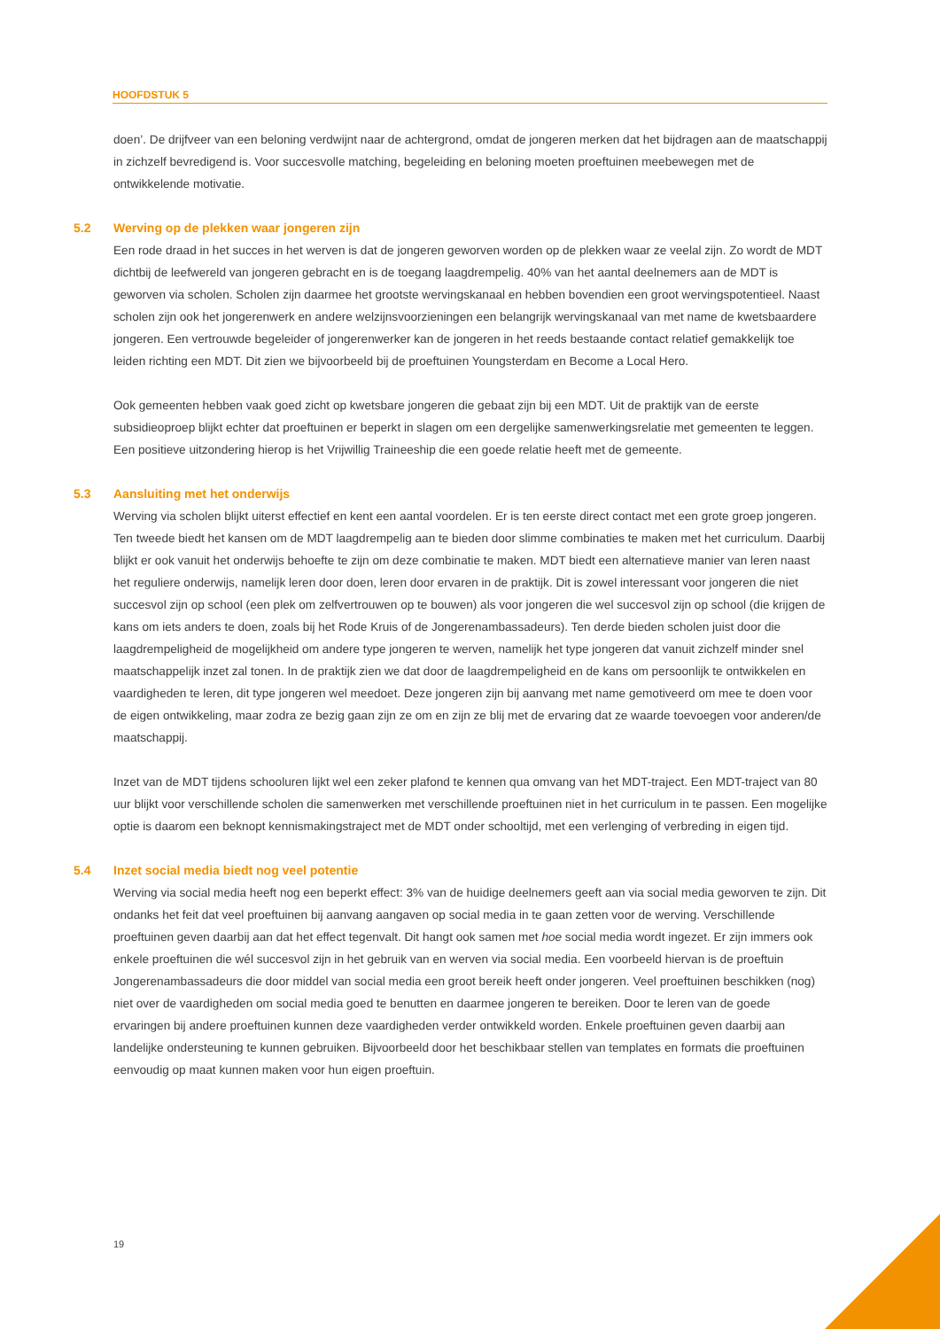HOOFDSTUK 5
doen’. De drijfveer van een beloning verdwijnt naar de achtergrond, omdat de jongeren merken dat het bijdragen aan de maatschappij in zichzelf bevredigend is. Voor succesvolle matching, begeleiding en beloning moeten proeftuinen meebewegen met de ontwikkelende motivatie.
5.2 Werving op de plekken waar jongeren zijn
Een rode draad in het succes in het werven is dat de jongeren geworven worden op de plekken waar ze veelal zijn. Zo wordt de MDT dichtbij de leefwereld van jongeren gebracht en is de toegang laagdrempelig. 40% van het aantal deelnemers aan de MDT is geworven via scholen. Scholen zijn daarmee het grootste wervingskanaal en hebben bovendien een groot wervingspotentieel. Naast scholen zijn ook het jongerenwerk en andere welzijnsvoorzieningen een belangrijk wervingskanaal van met name de kwetsbaardere jongeren. Een vertrouwde begeleider of jongerenwerker kan de jongeren in het reeds bestaande contact relatief gemakkelijk toe leiden richting een MDT. Dit zien we bijvoorbeeld bij de proeftuinen Youngsterdam en Become a Local Hero.
Ook gemeenten hebben vaak goed zicht op kwetsbare jongeren die gebaat zijn bij een MDT. Uit de praktijk van de eerste subsidieoproep blijkt echter dat proeftuinen er beperkt in slagen om een dergelijke samenwerkingsrelatie met gemeenten te leggen. Een positieve uitzondering hierop is het Vrijwillig Traineeship die een goede relatie heeft met de gemeente.
5.3 Aansluiting met het onderwijs
Werving via scholen blijkt uiterst effectief en kent een aantal voordelen. Er is ten eerste direct contact met een grote groep jongeren. Ten tweede biedt het kansen om de MDT laagdrempelig aan te bieden door slimme combinaties te maken met het curriculum. Daarbij blijkt er ook vanuit het onderwijs behoefte te zijn om deze combinatie te maken. MDT biedt een alternatieve manier van leren naast het reguliere onderwijs, namelijk leren door doen, leren door ervaren in de praktijk. Dit is zowel interessant voor jongeren die niet succesvol zijn op school (een plek om zelfvertrouwen op te bouwen) als voor jongeren die wel succesvol zijn op school (die krijgen de kans om iets anders te doen, zoals bij het Rode Kruis of de Jongerenambassadeurs). Ten derde bieden scholen juist door die laagdrempeligheid de mogelijkheid om andere type jongeren te werven, namelijk het type jongeren dat vanuit zichzelf minder snel maatschappelijk inzet zal tonen. In de praktijk zien we dat door de laagdrempeligheid en de kans om persoonlijk te ontwikkelen en vaardigheden te leren, dit type jongeren wel meedoet. Deze jongeren zijn bij aanvang met name gemotiveerd om mee te doen voor de eigen ontwikkeling, maar zodra ze bezig gaan zijn ze om en zijn ze blij met de ervaring dat ze waarde toevoegen voor anderen/de maatschappij.
Inzet van de MDT tijdens schooluren lijkt wel een zeker plafond te kennen qua omvang van het MDT-traject. Een MDT-traject van 80 uur blijkt voor verschillende scholen die samenwerken met verschillende proeftuinen niet in het curriculum in te passen. Een mogelijke optie is daarom een beknopt kennismakingstraject met de MDT onder schooltijd, met een verlenging of verbreding in eigen tijd.
5.4 Inzet social media biedt nog veel potentie
Werving via social media heeft nog een beperkt effect: 3% van de huidige deelnemers geeft aan via social media geworven te zijn. Dit ondanks het feit dat veel proeftuinen bij aanvang aangaven op social media in te gaan zetten voor de werving. Verschillende proeftuinen geven daarbij aan dat het effect tegenvalt. Dit hangt ook samen met hoe social media wordt ingezet. Er zijn immers ook enkele proeftuinen die wél succesvol zijn in het gebruik van en werven via social media. Een voorbeeld hiervan is de proeftuin Jongerenambassadeurs die door middel van social media een groot bereik heeft onder jongeren. Veel proeftuinen beschikken (nog) niet over de vaardigheden om social media goed te benutten en daarmee jongeren te bereiken. Door te leren van de goede ervaringen bij andere proeftuinen kunnen deze vaardigheden verder ontwikkeld worden. Enkele proeftuinen geven daarbij aan landelijke ondersteuning te kunnen gebruiken. Bijvoorbeeld door het beschikbaar stellen van templates en formats die proeftuinen eenvoudig op maat kunnen maken voor hun eigen proeftuin.
19